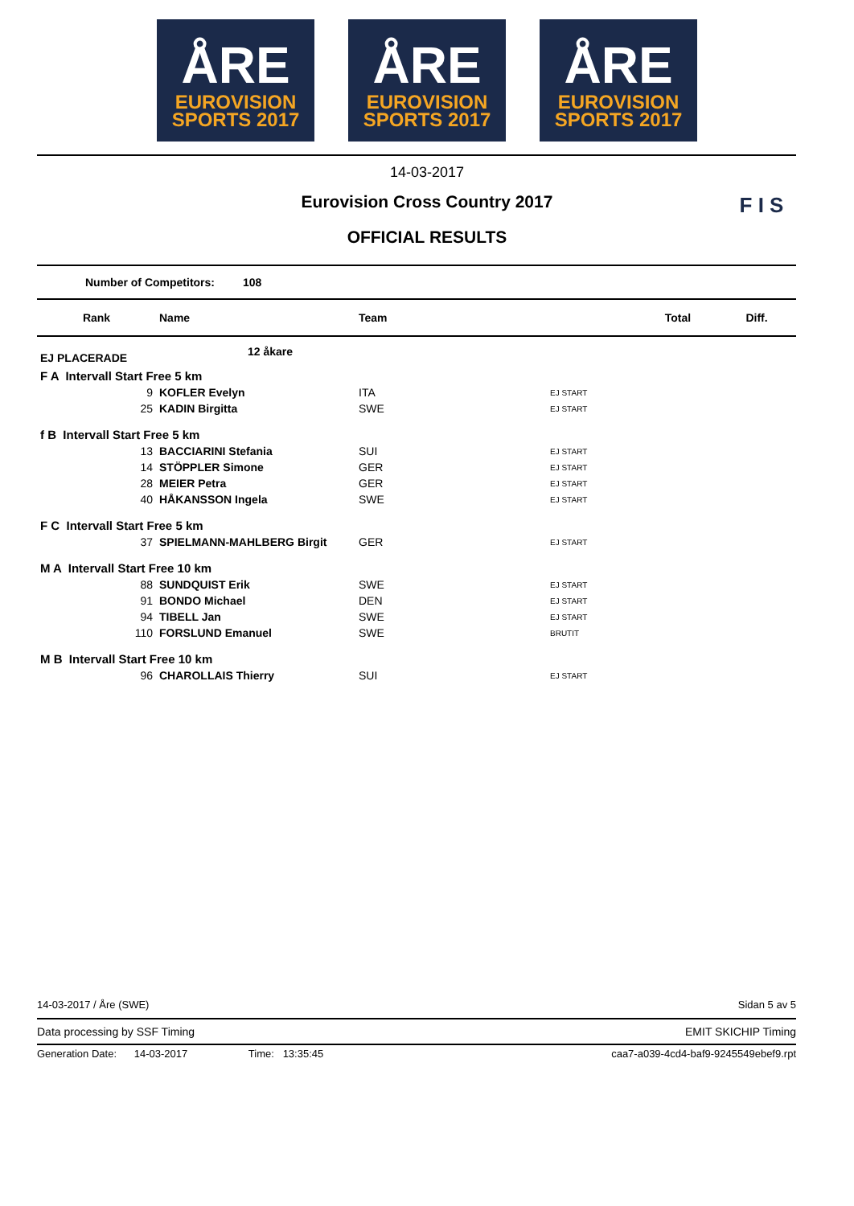ÅRE
EUROVISION
SPORTS 2017
ÅRE
EUROVISION
SPORTS 2017
ÅRE
EUROVISION
SPORTS 2017
14-03-2017
Eurovision Cross Country 2017
OFFICIAL RESULTS
F I S
Number of Competitors: 108
| Rank | Name | Team | | Total | Diff. |
| --- | --- | --- | --- | --- | --- |
| EJ PLACERADE | 12 åkare | | | | |
| F A Intervall Start Free 5 km | | | | | |
| 9 | KOFLER Evelyn | ITA | EJ START | | |
| 25 | KADIN Birgitta | SWE | EJ START | | |
| f B Intervall Start Free 5 km | | | | | |
| 13 | BACCIARINI Stefania | SUI | EJ START | | |
| 14 | STÖPPLER Simone | GER | EJ START | | |
| 28 | MEIER Petra | GER | EJ START | | |
| 40 | HÅKANSSON Ingela | SWE | EJ START | | |
| F C Intervall Start Free 5 km | | | | | |
| 37 | SPIELMANN-MAHLBERG Birgit | GER | EJ START | | |
| M A Intervall Start Free 10 km | | | | | |
| 88 | SUNDQUIST Erik | SWE | EJ START | | |
| 91 | BONDO Michael | DEN | EJ START | | |
| 94 | TIBELL Jan | SWE | EJ START | | |
| 110 | FORSLUND Emanuel | SWE | BRUTIT | | |
| M B Intervall Start Free 10 km | | | | | |
| 96 | CHAROLLAIS Thierry | SUI | EJ START | | |
14-03-2017 / Åre (SWE) Sidan 5 av 5
Data processing by SSF Timing EMIT SKICHIP Timing
Generation Date: 14-03-2017 Time: 13:35:45 caa7-a039-4cd4-baf9-9245549ebef9.rpt